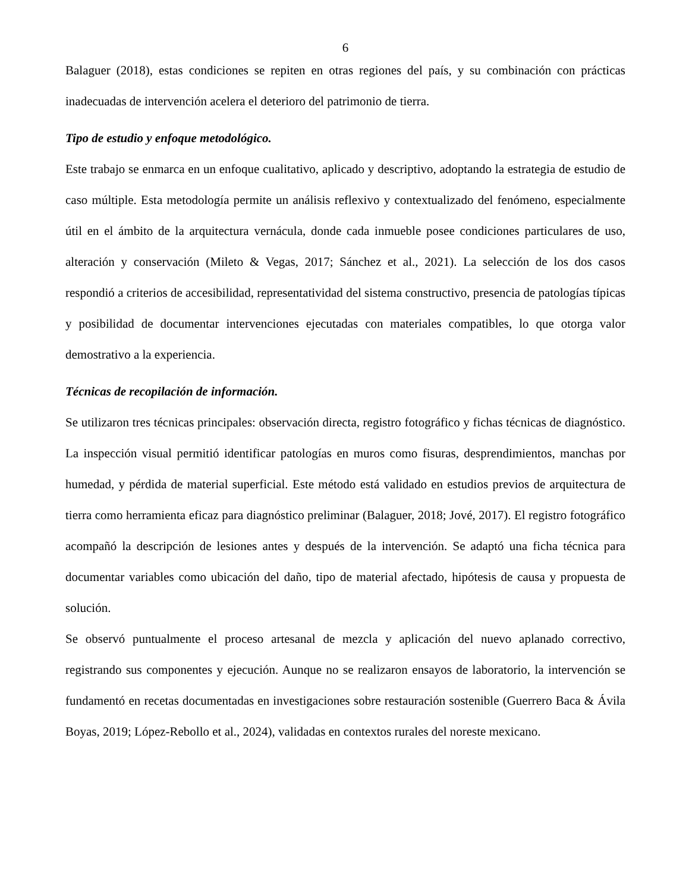6
Balaguer (2018), estas condiciones se repiten en otras regiones del país, y su combinación con prácticas inadecuadas de intervención acelera el deterioro del patrimonio de tierra.
Tipo de estudio y enfoque metodológico.
Este trabajo se enmarca en un enfoque cualitativo, aplicado y descriptivo, adoptando la estrategia de estudio de caso múltiple. Esta metodología permite un análisis reflexivo y contextualizado del fenómeno, especialmente útil en el ámbito de la arquitectura vernácula, donde cada inmueble posee condiciones particulares de uso, alteración y conservación (Mileto & Vegas, 2017; Sánchez et al., 2021). La selección de los dos casos respondió a criterios de accesibilidad, representatividad del sistema constructivo, presencia de patologías típicas y posibilidad de documentar intervenciones ejecutadas con materiales compatibles, lo que otorga valor demostrativo a la experiencia.
Técnicas de recopilación de información.
Se utilizaron tres técnicas principales: observación directa, registro fotográfico y fichas técnicas de diagnóstico. La inspección visual permitió identificar patologías en muros como fisuras, desprendimientos, manchas por humedad, y pérdida de material superficial. Este método está validado en estudios previos de arquitectura de tierra como herramienta eficaz para diagnóstico preliminar (Balaguer, 2018; Jové, 2017). El registro fotográfico acompañó la descripción de lesiones antes y después de la intervención. Se adaptó una ficha técnica para documentar variables como ubicación del daño, tipo de material afectado, hipótesis de causa y propuesta de solución.
Se observó puntualmente el proceso artesanal de mezcla y aplicación del nuevo aplanado correctivo, registrando sus componentes y ejecución. Aunque no se realizaron ensayos de laboratorio, la intervención se fundamentó en recetas documentadas en investigaciones sobre restauración sostenible (Guerrero Baca & Ávila Boyas, 2019; López-Rebollo et al., 2024), validadas en contextos rurales del noreste mexicano.